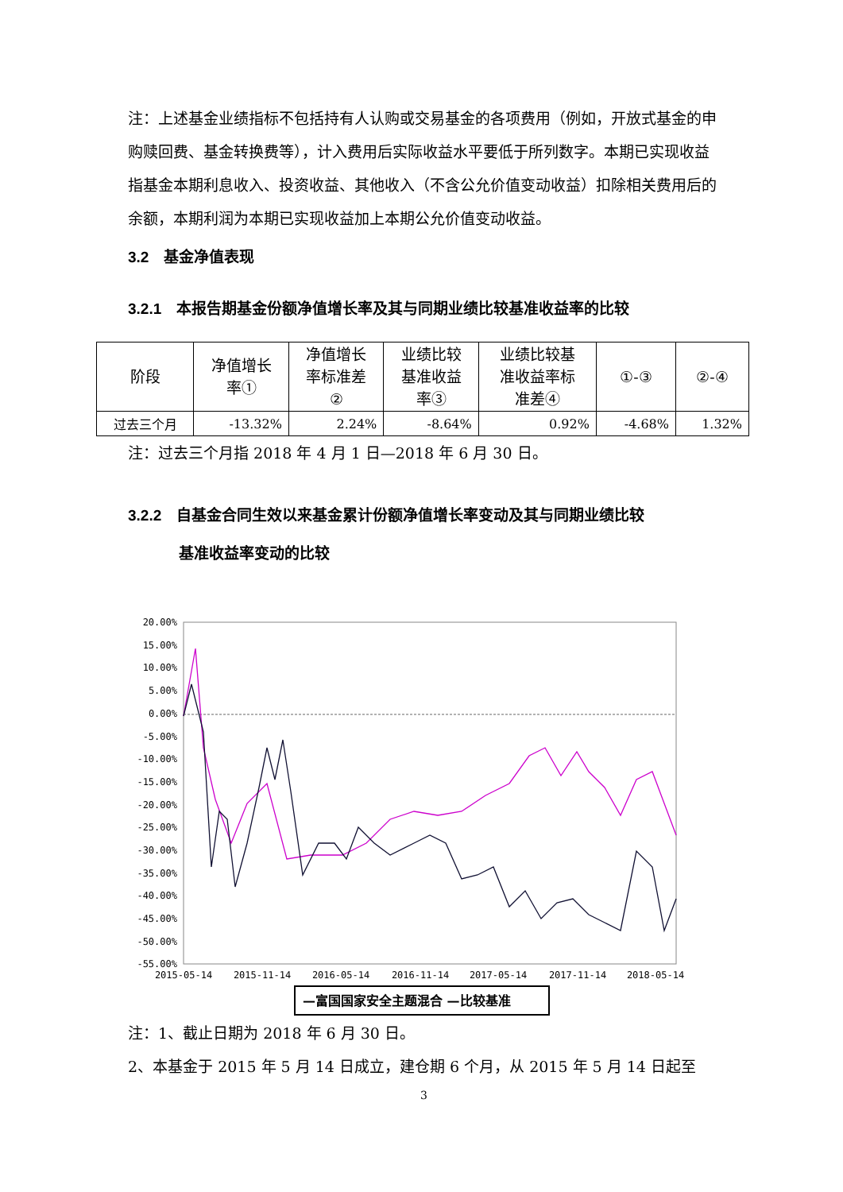注：上述基金业绩指标不包括持有人认购或交易基金的各项费用（例如，开放式基金的申购赎回费、基金转换费等），计入费用后实际收益水平要低于所列数字。本期已实现收益指基金本期利息收入、投资收益、其他收入（不含公允价值变动收益）扣除相关费用后的余额，本期利润为本期已实现收益加上本期公允价值变动收益。
3.2　基金净值表现
3.2.1　本报告期基金份额净值增长率及其与同期业绩比较基准收益率的比较
| 阶段 | 净值增长 率① | 净值增长 率标准差 ② | 业绩比较 基准收益 率③ | 业绩比较基 准收益率标 准差④ | ①-③ | ②-④ |
| --- | --- | --- | --- | --- | --- | --- |
| 过去三个月 | -13.32% | 2.24% | -8.64% | 0.92% | -4.68% | 1.32% |
注：过去三个月指 2018 年 4 月 1 日—2018 年 6 月 30 日。
3.2.2　自基金合同生效以来基金累计份额净值增长率变动及其与同期业绩比较
基准收益率变动的比较
20.00%
15.00%
10.00%
5.00%
0.00%
-5.00%
-10.00%
-15.00%
-20.00%
-25.00%
-30.00%
-35.00%
-40.00%
-45.00%
-50.00%
-55.00%
2015-05-14
2015-11-14
2016-05-14
2016-11-14
2017-05-14
2017-11-14
2018-05-14
—富国国家安全主题混合 —比较基准
注：1、截止日期为 2018 年 6 月 30 日。
2、本基金于 2015 年 5 月 14 日成立，建仓期 6 个月，从 2015 年 5 月 14 日起至
3